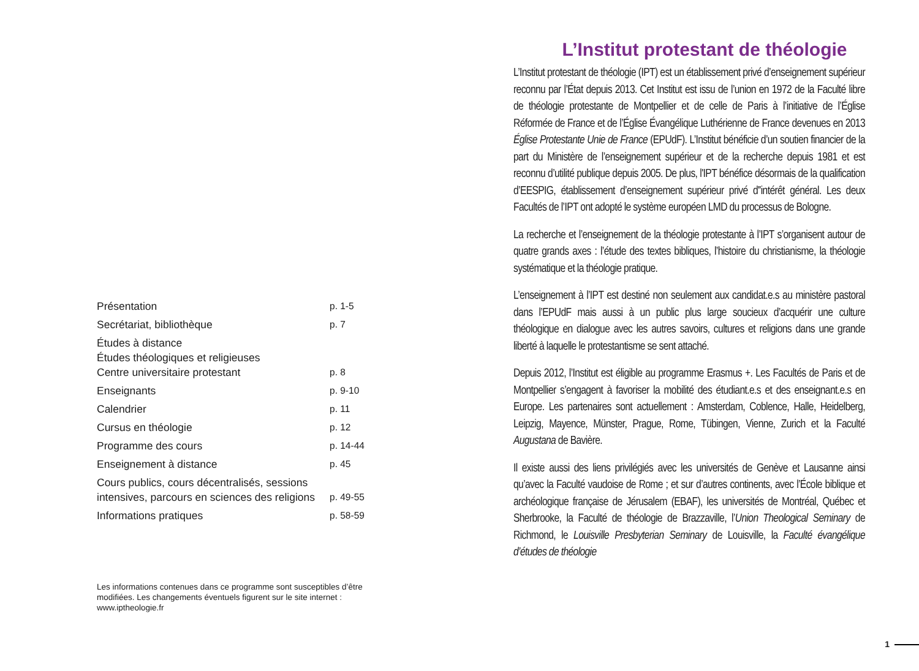| Présentation | p. 1-5 |
| Secrétariat, bibliothèque | p. 7 |
| Études à distance Études théologiques et religieuses Centre universitaire protestant | p. 8 |
| Enseignants | p. 9-10 |
| Calendrier | p. 11 |
| Cursus en théologie | p. 12 |
| Programme des cours | p. 14-44 |
| Enseignement à distance | p. 45 |
| Cours publics, cours décentralisés, sessions intensives, parcours en sciences des religions | p. 49-55 |
| Informations pratiques | p. 58-59 |
Les informations contenues dans ce programme sont susceptibles d’être modifiées. Les changements éventuels figurent sur le site internet : www.iptheologie.fr
L’Institut protestant de théologie
L’Institut protestant de théologie (IPT) est un établissement privé d’enseignement supérieur reconnu par l’État depuis 2013. Cet Institut est issu de l’union en 1972 de la Faculté libre de théologie protestante de Montpellier et de celle de Paris à l’initiative de l’Église Réformée de France et de l’Église Évangélique Luthérienne de France devenues en 2013 Église Protestante Unie de France (EPUdF). L’Institut bénéficie d’un soutien financier de la part du Ministère de l’enseignement supérieur et de la recherche depuis 1981 et est reconnu d’utilité publique depuis 2005. De plus, l'IPT bénéfice désormais de la qualification d’EESPIG, établissement d’enseignement supérieur privé d''intérêt général. Les deux Facultés de l’IPT ont adopté le système européen LMD du processus de Bologne.
La recherche et l’enseignement de la théologie protestante à l’IPT s’organisent autour de quatre grands axes : l’étude des textes bibliques, l’histoire du christianisme, la théologie systématique et la théologie pratique.
L’enseignement à l’IPT est destiné non seulement aux candidat.e.s au ministère pastoral dans l’EPUdF mais aussi à un public plus large soucieux d’acquérir une culture théologique en dialogue avec les autres savoirs, cultures et religions dans une grande liberté à laquelle le protestantisme se sent attaché.
Depuis 2012, l’Institut est éligible au programme Erasmus +. Les Facultés de Paris et de Montpellier s’engagent à favoriser la mobilité des étudiant.e.s et des enseignant.e.s en Europe. Les partenaires sont actuellement : Amsterdam, Coblence, Halle, Heidelberg, Leipzig, Mayence, Münster, Prague, Rome, Tübingen, Vienne, Zurich et la Faculté Augustana de Bavière.
Il existe aussi des liens privilégiés avec les universités de Genève et Lausanne ainsi qu’avec la Faculté vaudoise de Rome ; et sur d’autres continents, avec l’École biblique et archéologique française de Jérusalem (EBAF), les universités de Montréal, Québec et Sherbrooke, la Faculté de théologie de Brazzaville, l’Union Theological Seminary de Richmond, le Louisville Presbyterian Seminary de Louisville, la Faculté évangélique d’études de théologie
1